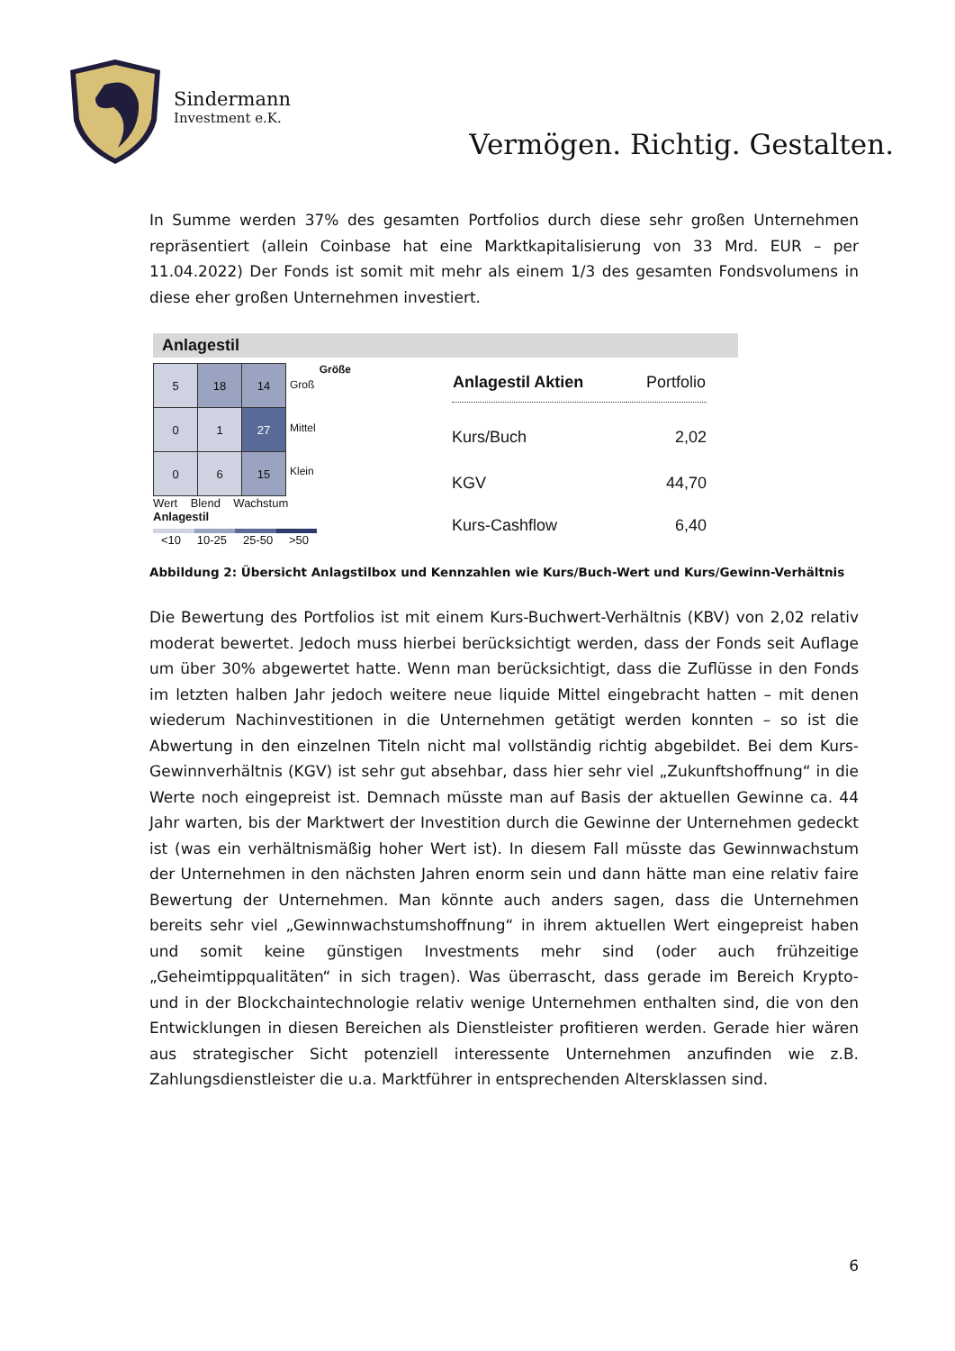Sindermann
Investment e.K.
Vermögen. Richtig. Gestalten.
In Summe werden 37% des gesamten Portfolios durch diese sehr großen Unternehmen repräsentiert (allein Coinbase hat eine Marktkapitalisierung von 33 Mrd. EUR – per 11.04.2022) Der Fonds ist somit mit mehr als einem 1/3 des gesamten Fondsvolumens in diese eher großen Unternehmen investiert.
Anlagestil
| 5 | 18 | 14 |
| 0 | 1 | 27 |
| 0 | 6 | 15 |
Groß
Mittel
Klein
Größe
Wert Blend Wachstum
Anlagestil
<10 10-25 25-50 >50
| Anlagestil Aktien | Portfolio |
| --- | --- |
| Kurs/Buch | 2,02 |
| KGV | 44,70 |
| Kurs-Cashflow | 6,40 |
Abbildung 2: Übersicht Anlagstilbox und Kennzahlen wie Kurs/Buch-Wert und Kurs/Gewinn-Verhältnis
Die Bewertung des Portfolios ist mit einem Kurs-Buchwert-Verhältnis (KBV) von 2,02 relativ moderat bewertet. Jedoch muss hierbei berücksichtigt werden, dass der Fonds seit Auflage um über 30% abgewertet hatte. Wenn man berücksichtigt, dass die Zuflüsse in den Fonds im letzten halben Jahr jedoch weitere neue liquide Mittel eingebracht hatten – mit denen wiederum Nachinvestitionen in die Unternehmen getätigt werden konnten – so ist die Abwertung in den einzelnen Titeln nicht mal vollständig richtig abgebildet. Bei dem Kurs-Gewinnverhältnis (KGV) ist sehr gut absehbar, dass hier sehr viel „Zukunftshoffnung“ in die Werte noch eingepreist ist. Demnach müsste man auf Basis der aktuellen Gewinne ca. 44 Jahr warten, bis der Marktwert der Investition durch die Gewinne der Unternehmen gedeckt ist (was ein verhältnismäßig hoher Wert ist). In diesem Fall müsste das Gewinnwachstum der Unternehmen in den nächsten Jahren enorm sein und dann hätte man eine relativ faire Bewertung der Unternehmen. Man könnte auch anders sagen, dass die Unternehmen bereits sehr viel „Gewinnwachstumshoffnung“ in ihrem aktuellen Wert eingepreist haben und somit keine günstigen Investments mehr sind (oder auch frühzeitige „Geheimtippqualitäten“ in sich tragen). Was überrascht, dass gerade im Bereich Krypto- und in der Blockchaintechnologie relativ wenige Unternehmen enthalten sind, die von den Entwicklungen in diesen Bereichen als Dienstleister profitieren werden. Gerade hier wären aus strategischer Sicht potenziell interessente Unternehmen anzufinden wie z.B. Zahlungsdienstleister die u.a. Marktführer in entsprechenden Altersklassen sind.
6